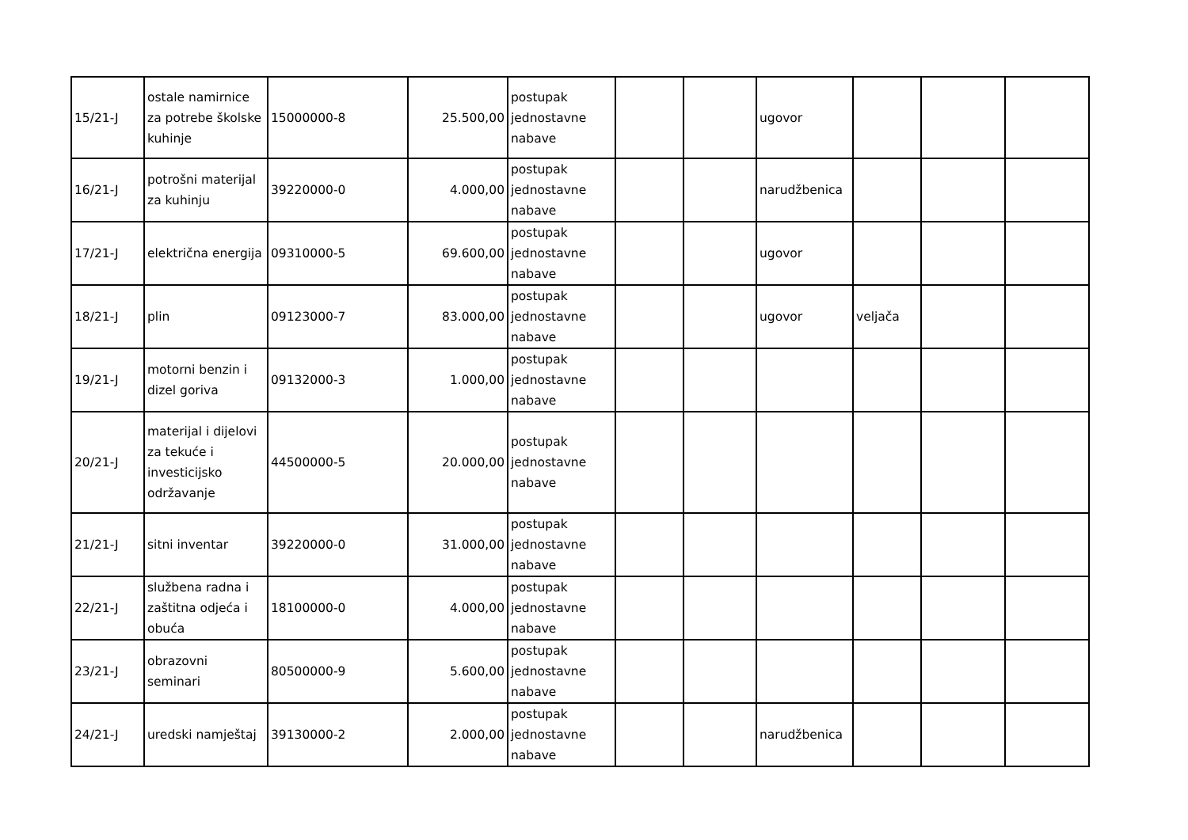| 15/21-J | ostale namirnice za potrebe školske kuhinje | 15000000-8 | 25.500,00 | postupak jednostavne nabave | | | ugovor | | | |
| 16/21-J | potrošni materijal za kuhinju | 39220000-0 | 4.000,00 | postupak jednostavne nabave | | | narudžbenica | | | |
| 17/21-J | električna energija | 09310000-5 | 69.600,00 | postupak jednostavne nabave | | | ugovor | | | |
| 18/21-J | plin | 09123000-7 | 83.000,00 | postupak jednostavne nabave | | | ugovor | veljača | | |
| 19/21-J | motorni benzin i dizel goriva | 09132000-3 | 1.000,00 | postupak jednostavne nabave | | | | | | |
| 20/21-J | materijal i dijelovi za tekuće i investicijsko održavanje | 44500000-5 | 20.000,00 | postupak jednostavne nabave | | | | | | |
| 21/21-J | sitni inventar | 39220000-0 | 31.000,00 | postupak jednostavne nabave | | | | | | |
| 22/21-J | službena radna i zaštitna odjeća i obuća | 18100000-0 | 4.000,00 | postupak jednostavne nabave | | | | | | |
| 23/21-J | obrazovni seminari | 80500000-9 | 5.600,00 | postupak jednostavne nabave | | | | | | |
| 24/21-J | uredski namještaj | 39130000-2 | 2.000,00 | postupak jednostavne nabave | | | narudžbenica | | | |